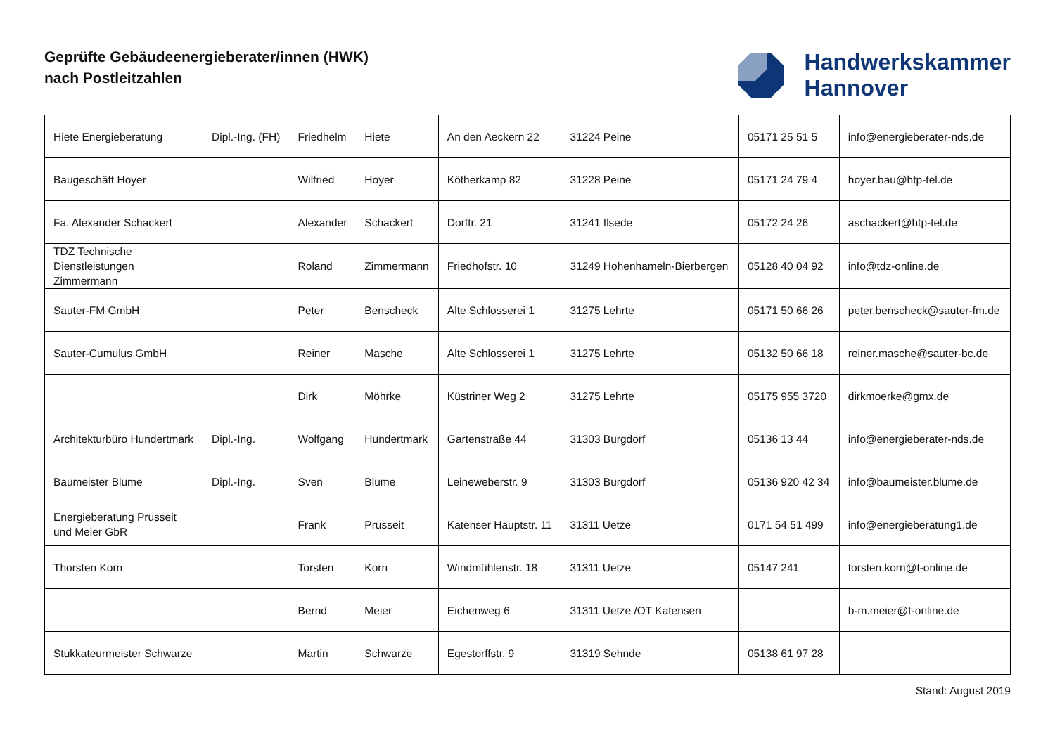Geprüfte Gebäudeenergieberater/innen (HWK)
nach Postleitzahlen
Handwerkskammer
Hannover
| Hiete Energieberatung | Dipl.-Ing. (FH) | Friedhelm | Hiete | An den Aeckern 22 | 31224 Peine | 05171 25 51 5 | info@energieberater-nds.de |
| Baugeschäft Hoyer | | Wilfried | Hoyer | Kötherkamp 82 | 31228 Peine | 05171 24 79 4 | hoyer.bau@htp-tel.de |
| Fa. Alexander Schackert | | Alexander | Schackert | Dorftr. 21 | 31241 Ilsede | 05172 24 26 | aschackert@htp-tel.de |
| TDZ Technische Dienstleistungen Zimmermann | | Roland | Zimmermann | Friedhofstr. 10 | 31249 Hohenhameln-Bierbergen | 05128 40 04 92 | info@tdz-online.de |
| Sauter-FM GmbH | | Peter | Benscheck | Alte Schlosserei 1 | 31275 Lehrte | 05171 50 66 26 | peter.benscheck@sauter-fm.de |
| Sauter-Cumulus GmbH | | Reiner | Masche | Alte Schlosserei 1 | 31275 Lehrte | 05132 50 66 18 | reiner.masche@sauter-bc.de |
| | | Dirk | Möhrke | Küstriner Weg 2 | 31275 Lehrte | 05175 955 3720 | dirkmoerke@gmx.de |
| Architekturbüro Hundertmark | Dipl.-Ing. | Wolfgang | Hundertmark | Gartenstraße 44 | 31303 Burgdorf | 05136 13 44 | info@energieberater-nds.de |
| Baumeister Blume | Dipl.-Ing. | Sven | Blume | Leineweberstr. 9 | 31303 Burgdorf | 05136 920 42 34 | info@baumeister.blume.de |
| Energieberatung Prusseit und Meier GbR | | Frank | Prusseit | Katenser Hauptstr. 11 | 31311 Uetze | 0171 54 51 499 | info@energieberatung1.de |
| Thorsten Korn | | Torsten | Korn | Windmühlenstr. 18 | 31311 Uetze | 05147 241 | torsten.korn@t-online.de |
| | | Bernd | Meier | Eichenweg 6 | 31311 Uetze /OT Katensen | | b-m.meier@t-online.de |
| Stukkateurmeister Schwarze | | Martin | Schwarze | Egestorffstr. 9 | 31319 Sehnde | 05138 61 97 28 | |
Stand: August 2019